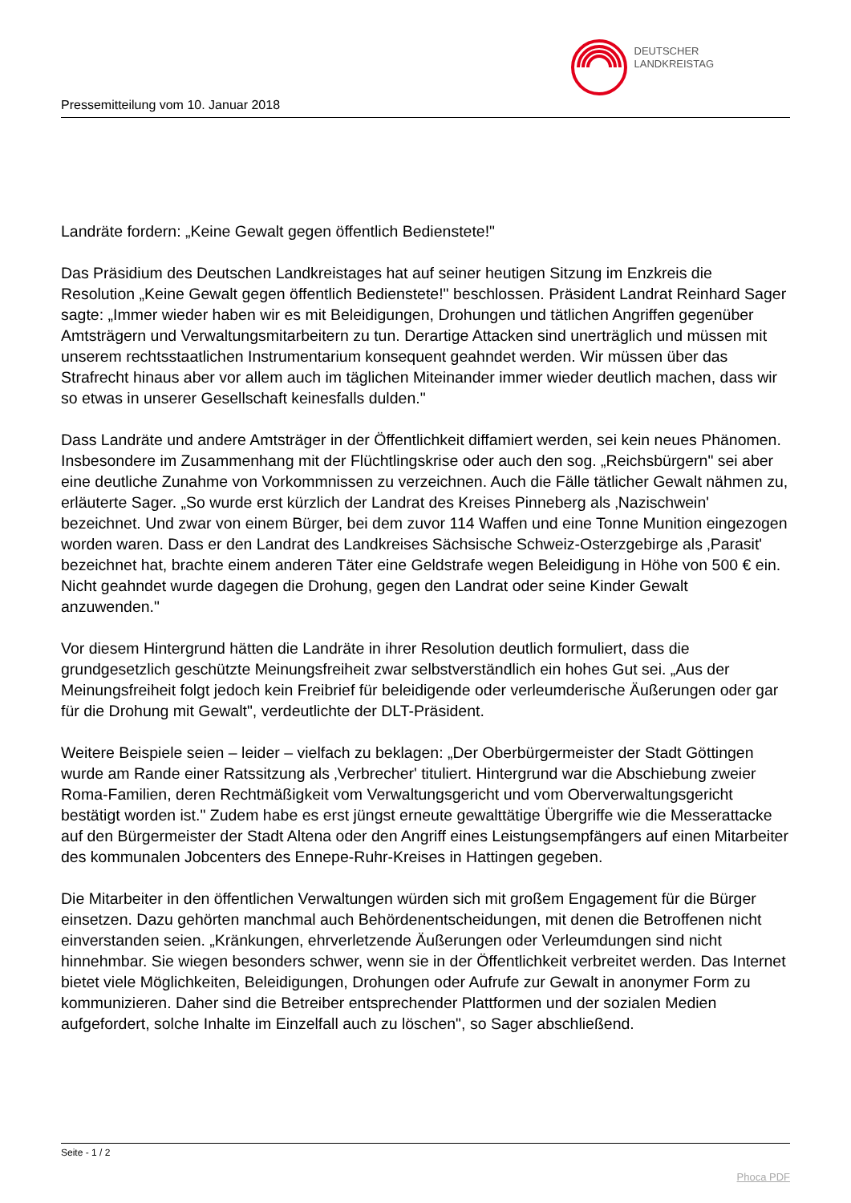DEUTSCHER
LANDKREISTAG
Pressemitteilung vom 10. Januar 2018
Landräte fordern: „Keine Gewalt gegen öffentlich Bedienstete!"
Das Präsidium des Deutschen Landkreistages hat auf seiner heutigen Sitzung im Enzkreis die Resolution „Keine Gewalt gegen öffentlich Bedienstete!" beschlossen. Präsident Landrat Reinhard Sager sagte: „Immer wieder haben wir es mit Beleidigungen, Drohungen und tätlichen Angriffen gegenüber Amtsträgern und Verwaltungsmitarbeitern zu tun. Derartige Attacken sind unerträglich und müssen mit unserem rechtsstaatlichen Instrumentarium konsequent geahndet werden. Wir müssen über das Strafrecht hinaus aber vor allem auch im täglichen Miteinander immer wieder deutlich machen, dass wir so etwas in unserer Gesellschaft keinesfalls dulden."
Dass Landräte und andere Amtsträger in der Öffentlichkeit diffamiert werden, sei kein neues Phänomen. Insbesondere im Zusammenhang mit der Flüchtlingskrise oder auch den sog. „Reichsbürgern" sei aber eine deutliche Zunahme von Vorkommnissen zu verzeichnen. Auch die Fälle tätlicher Gewalt nähmen zu, erläuterte Sager. „So wurde erst kürzlich der Landrat des Kreises Pinneberg als ‚Nazischwein' bezeichnet. Und zwar von einem Bürger, bei dem zuvor 114 Waffen und eine Tonne Munition eingezogen worden waren. Dass er den Landrat des Landkreises Sächsische Schweiz-Osterzgebirge als ‚Parasit' bezeichnet hat, brachte einem anderen Täter eine Geldstrafe wegen Beleidigung in Höhe von 500 € ein. Nicht geahndet wurde dagegen die Drohung, gegen den Landrat oder seine Kinder Gewalt anzuwenden."
Vor diesem Hintergrund hätten die Landräte in ihrer Resolution deutlich formuliert, dass die grundgesetzlich geschützte Meinungsfreiheit zwar selbstverständlich ein hohes Gut sei. „Aus der Meinungsfreiheit folgt jedoch kein Freibrief für beleidigende oder verleumderische Äußerungen oder gar für die Drohung mit Gewalt", verdeutlichte der DLT-Präsident.
Weitere Beispiele seien – leider – vielfach zu beklagen: „Der Oberbürgermeister der Stadt Göttingen wurde am Rande einer Ratssitzung als ‚Verbrecher' tituliert. Hintergrund war die Abschiebung zweier Roma-Familien, deren Rechtmäßigkeit vom Verwaltungsgericht und vom Oberverwaltungsgericht bestätigt worden ist." Zudem habe es erst jüngst erneute gewalttätige Übergriffe wie die Messerattacke auf den Bürgermeister der Stadt Altena oder den Angriff eines Leistungsempfängers auf einen Mitarbeiter des kommunalen Jobcenters des Ennepe-Ruhr-Kreises in Hattingen gegeben.
Die Mitarbeiter in den öffentlichen Verwaltungen würden sich mit großem Engagement für die Bürger einsetzen. Dazu gehörten manchmal auch Behördenentscheidungen, mit denen die Betroffenen nicht einverstanden seien. „Kränkungen, ehrverletzende Äußerungen oder Verleumdungen sind nicht hinnehmbar. Sie wiegen besonders schwer, wenn sie in der Öffentlichkeit verbreitet werden. Das Internet bietet viele Möglichkeiten, Beleidigungen, Drohungen oder Aufrufe zur Gewalt in anonymer Form zu kommunizieren. Daher sind die Betreiber entsprechender Plattformen und der sozialen Medien aufgefordert, solche Inhalte im Einzelfall auch zu löschen", so Sager abschließend.
Seite - 1 / 2
Phoca PDF